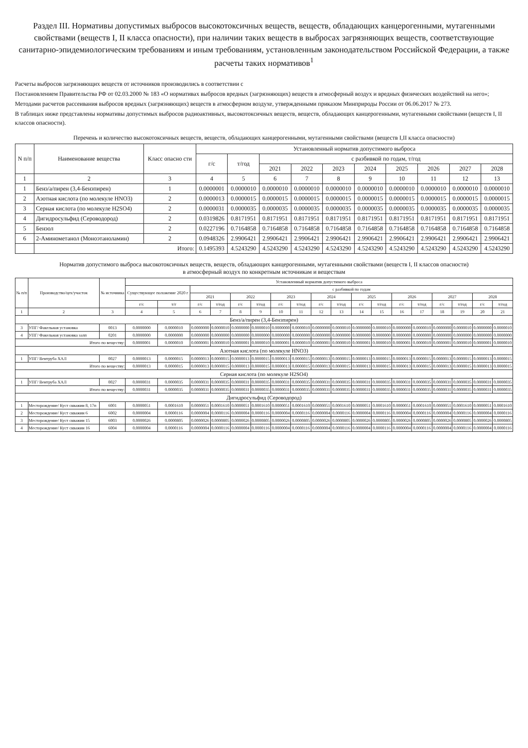Раздел III. Нормативы допустимых выбросов высокотоксичных веществ, веществ, обладающих канцерогенными, мутагенными свойствами (веществ I, II класса опасности), при наличии таких веществ в выбросах загрязняющих веществ, соответствующие санитарно-эпидемиологическим требованиям и иным требованиям, установленным законодательством Российской Федерации, а также расчеты таких нормативов<sup>1</sup>
Расчеты выбросов загрязняющих веществ от источников производились в соответствии с
Постановлением Правительства РФ от 02.03.2000 № 183 «О нормативах выбросов вредных (загрязняющих) веществ в атмосферный воздух и вредных физических воздействий на него»;
Методами расчетов рассеивания выбросов вредных (загрязняющих) веществ в атмосферном воздухе, утвержденными приказом Минприроды России от 06.06.2017 № 273.
В таблицах ниже представлены нормативы допустимых выбросов радиоактивных, высокотоксичных веществ, веществ, обладающих канцерогенными, мутагенными свойствами (веществ I, II классов опасности).
Перечень и количество высокотоксичных веществ, веществ, обладающих канцерогенными, мутагенными свойствами (веществ I,II класса опасности)
| N п/п | Наименование вещества | Класс опасно сти | Установленный норматив допустимого выброса | | | | | | | | | |
| --- | --- | --- | --- | --- | --- | --- | --- | --- | --- | --- | --- | --- |
| | | | г/с | т/год | с разбивкой по годам, т/год | | | | | | | |
| | | | | | 2021 | 2022 | 2023 | 2024 | 2025 | 2026 | 2027 | 2028 |
| 1 | 2 | 3 | 4 | 5 | 6 | 7 | 8 | 9 | 10 | 11 | 12 | 13 |
| 1 | Бенз/а/пирен (3,4-Бензпирен) | 1 | 0.0000001 | 0.0000010 | 0.0000010 | 0.0000010 | 0.0000010 | 0.0000010 | 0.0000010 | 0.0000010 | 0.0000010 | 0.0000010 |
| 2 | Азотная кислота (по молекуле HNO3) | 2 | 0.0000013 | 0.0000015 | 0.0000015 | 0.0000015 | 0.0000015 | 0.0000015 | 0.0000015 | 0.0000015 | 0.0000015 | 0.0000015 |
| 3 | Серная кислота (по молекуле H2SO4) | 2 | 0.0000031 | 0.0000035 | 0.0000035 | 0.0000035 | 0.0000035 | 0.0000035 | 0.0000035 | 0.0000035 | 0.0000035 | 0.0000035 |
| 4 | Дигидросульфид (Сероводород) | 2 | 0.0319826 | 0.8171951 | 0.8171951 | 0.8171951 | 0.8171951 | 0.8171951 | 0.8171951 | 0.8171951 | 0.8171951 | 0.8171951 |
| 5 | Бензол | 2 | 0.0227196 | 0.7164858 | 0.7164858 | 0.7164858 | 0.7164858 | 0.7164858 | 0.7164858 | 0.7164858 | 0.7164858 | 0.7164858 |
| 6 | 2-Аминометанол (Моноэтаноламин) | 2 | 0.0948326 | 2.9906421 | 2.9906421 | 2.9906421 | 2.9906421 | 2.9906421 | 2.9906421 | 2.9906421 | 2.9906421 | 2.9906421 |
| | Итого: | | 0.1495393 | 4.5243290 | 4.5243290 | 4.5243290 | 4.5243290 | 4.5243290 | 4.5243290 | 4.5243290 | 4.5243290 | 4.5243290 |
Норматив допустимого выброса высокотоксичных веществ, веществ, обладающих канцерогенными, мутагенными свойствами (веществ I, II классов опасности)
в атмосферный воздух по конкретным источникам и веществам
| № п/п | Производство/цех/участок | № источника | Установленный норматив допустимого выброса | | | | | | | | | | | | | | | | | |
| --- | --- | --- | --- | --- | --- | --- | --- | --- | --- | --- | --- | --- | --- | --- | --- | --- | --- | --- | --- | --- |
| | | | Существующее положение 2020 г | | с разбивкой по годам | | | | | | | | | | | | | | | |
| | | | | | 2021 | | 2022 | | 2023 | | 2024 | | 2025 | | 2026 | | 2027 | | 2028 | |
| | | | г/с | т/г | г/с | т/год | г/с | т/год | г/с | т/год | г/с | т/год | г/с | т/год | г/с | т/год | г/с | т/год | г/с | т/год |
| 1 | 2 | 3 | 4 | 5 | 6 | 7 | 8 | 9 | 10 | 11 | 12 | 13 | 14 | 15 | 16 | 17 | 18 | 19 | 20 | 21 |
| Бенз/а/пирен (3,4-Бензпирен) | | | | | | | | | | | | | | | | | | | | |
| 3 | УПГ/ Факельная установка | 0013 | 0.0000000 | 0.0000010 | 0.0000000 | 0.0000010 | 0.0000000 | 0.0000010 | 0.0000000 | 0.0000010 | 0.0000000 | 0.0000010 | 0.0000000 | 0.0000010 | 0.0000000 | 0.0000010 | 0.0000000 | 0.0000010 | 0.0000000 | 0.0000010 |
| 4 | УПГ/ Факельная установка залп | 0201 | 0.0000000 | 0.0000000 | 0.0000000 | 0.0000000 | 0.0000000 | 0.0000000 | 0.0000000 | 0.0000000 | 0.0000000 | 0.0000000 | 0.0000000 | 0.0000000 | 0.0000000 | 0.0000000 | 0.0000000 | 0.0000000 | 0.0000000 | 0.0000000 |
| Итого по веществу: | | | 0.0000001 | 0.0000010 | 0.0000001 | 0.0000010 | 0.0000001 | 0.0000010 | 0.0000001 | 0.0000010 | 0.0000001 | 0.0000010 | 0.0000001 | 0.0000010 | 0.0000001 | 0.0000010 | 0.0000001 | 0.0000010 | 0.0000001 | 0.0000010 |
| Азотная кислота (по молекуле HNO3) | | | | | | | | | | | | | | | | | | | | |
| 1 | УПГ/ Вентруба ХАЛ | 0027 | 0.0000013 | 0.0000015 | 0.0000013 | 0.0000015 | 0.0000013 | 0.0000015 | 0.0000013 | 0.0000015 | 0.0000013 | 0.0000015 | 0.0000013 | 0.0000015 | 0.0000013 | 0.0000015 | 0.0000013 | 0.0000015 | 0.0000013 | 0.0000015 |
| Итого по веществу: | | | 0.0000013 | 0.0000015 | 0.0000013 | 0.0000015 | 0.0000013 | 0.0000015 | 0.0000013 | 0.0000015 | 0.0000013 | 0.0000015 | 0.0000013 | 0.0000015 | 0.0000013 | 0.0000015 | 0.0000013 | 0.0000015 | 0.0000013 | 0.0000015 |
| Серная кислота (по молекуле H2SO4) | | | | | | | | | | | | | | | | | | | | |
| 1 | УПГ/ Вентруба ХАЛ | 0027 | 0.0000031 | 0.0000035 | 0.0000031 | 0.0000035 | 0.0000031 | 0.0000035 | 0.0000031 | 0.0000035 | 0.0000031 | 0.0000035 | 0.0000031 | 0.0000035 | 0.0000031 | 0.0000035 | 0.0000031 | 0.0000035 | 0.0000031 | 0.0000035 |
| Итого по веществу: | | | 0.0000031 | 0.0000035 | 0.0000031 | 0.0000035 | 0.0000031 | 0.0000035 | 0.0000031 | 0.0000035 | 0.0000031 | 0.0000035 | 0.0000031 | 0.0000035 | 0.0000031 | 0.0000035 | 0.0000031 | 0.0000035 | 0.0000031 | 0.0000035 |
| Дигидросульфид (Сероводород) | | | | | | | | | | | | | | | | | | | | |
| 1 | Месторождение/ Куст скважин 8, 17п | 6001 | 0.0000051 | 0.0001610 | 0.0000051 | 0.0001610 | 0.0000051 | 0.0001610 | 0.0000051 | 0.0001610 | 0.0000051 | 0.0001610 | 0.0000051 | 0.0001610 | 0.0000051 | 0.0001610 | 0.0000051 | 0.0001610 | 0.0000051 | 0.0001610 |
| 2 | Месторождение/ Куст скважин 6 | 6002 | 0.0000004 | 0.0000116 | 0.0000004 | 0.0000116 | 0.0000004 | 0.0000116 | 0.0000004 | 0.0000116 | 0.0000004 | 0.0000116 | 0.0000004 | 0.0000116 | 0.0000004 | 0.0000116 | 0.0000004 | 0.0000116 | 0.0000004 | 0.0000116 |
| 3 | Месторождение/ Куст скважин 15 | 6003 | 0.0000026 | 0.0000805 | 0.0000026 | 0.0000805 | 0.0000026 | 0.0000805 | 0.0000026 | 0.0000805 | 0.0000026 | 0.0000805 | 0.0000026 | 0.0000805 | 0.0000026 | 0.0000805 | 0.0000026 | 0.0000805 | 0.0000026 | 0.0000805 |
| 4 | Месторождение/ Куст скважин 16 | 6004 | 0.0000004 | 0.0000116 | 0.0000004 | 0.0000116 | 0.0000004 | 0.0000116 | 0.0000004 | 0.0000116 | 0.0000004 | 0.0000116 | 0.0000004 | 0.0000116 | 0.0000004 | 0.0000116 | 0.0000004 | 0.0000116 | 0.0000004 | 0.0000116 |